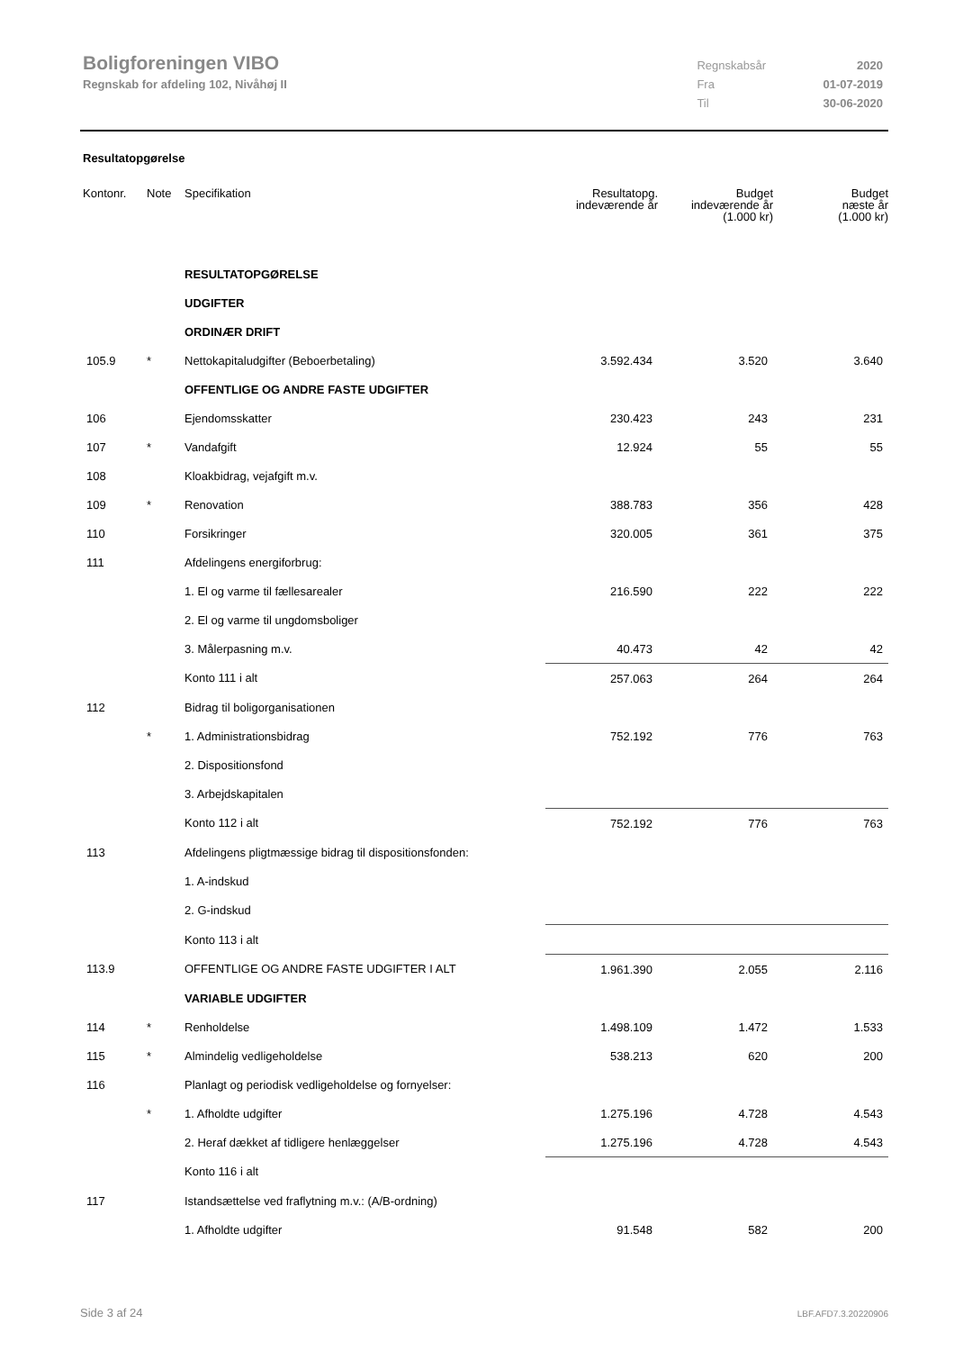Boligforeningen VIBO
Regnskab for afdeling 102, Nivåhøj II
| Regnskabsår | 2020 |
| Fra | 01-07-2019 |
| Til | 30-06-2020 |
Resultatopgørelse
| Kontonr. | Note | Specifikation | Resultatopg. indeværende år | Budget indeværende år (1.000 kr) | Budget næste år (1.000 kr) |
| --- | --- | --- | --- | --- | --- |
| | | RESULTATOPGØRELSE | | | |
| | | UDGIFTER | | | |
| | | ORDINÆR DRIFT | | | |
| 105.9 | * | Nettokapitaludgifter (Beboerbetaling) | 3.592.434 | 3.520 | 3.640 |
| | | OFFENTLIGE OG ANDRE FASTE UDGIFTER | | | |
| 106 | | Ejendomsskatter | 230.423 | 243 | 231 |
| 107 | * | Vandafgift | 12.924 | 55 | 55 |
| 108 | | Kloakbidrag, vejafgift m.v. | | | |
| 109 | * | Renovation | 388.783 | 356 | 428 |
| 110 | | Forsikringer | 320.005 | 361 | 375 |
| 111 | | Afdelingens energiforbrug: | | | |
| | | 1. El og varme til fællesarealer | 216.590 | 222 | 222 |
| | | 2. El og varme til ungdomsboliger | | | |
| | | 3. Målerpasning m.v. | 40.473 | 42 | 42 |
| | | Konto 111 i alt | 257.063 | 264 | 264 |
| 112 | | Bidrag til boligorganisationen | | | |
| | * | 1. Administrationsbidrag | 752.192 | 776 | 763 |
| | | 2. Dispositionsfond | | | |
| | | 3. Arbejdskapitalen | | | |
| | | Konto 112 i alt | 752.192 | 776 | 763 |
| 113 | | Afdelingens pligtmæssige bidrag til dispositionsfonden: | | | |
| | | 1. A-indskud | | | |
| | | 2. G-indskud | | | |
| | | Konto 113 i alt | | | |
| 113.9 | | OFFENTLIGE OG ANDRE FASTE UDGIFTER I ALT | 1.961.390 | 2.055 | 2.116 |
| | | VARIABLE UDGIFTER | | | |
| 114 | * | Renholdelse | 1.498.109 | 1.472 | 1.533 |
| 115 | * | Almindelig vedligeholdelse | 538.213 | 620 | 200 |
| 116 | | Planlagt og periodisk vedligeholdelse og fornyelser: | | | |
| | * | 1. Afholdte udgifter | 1.275.196 | 4.728 | 4.543 |
| | | 2. Heraf dækket af tidligere henlæggelser | 1.275.196 | 4.728 | 4.543 |
| | | Konto 116 i alt | | | |
| 117 | | Istandsættelse ved fraflytning m.v.: (A/B-ordning) | | | |
| | | 1. Afholdte udgifter | 91.548 | 582 | 200 |
Side 3 af 24 LBF.AFD7.3.20220906